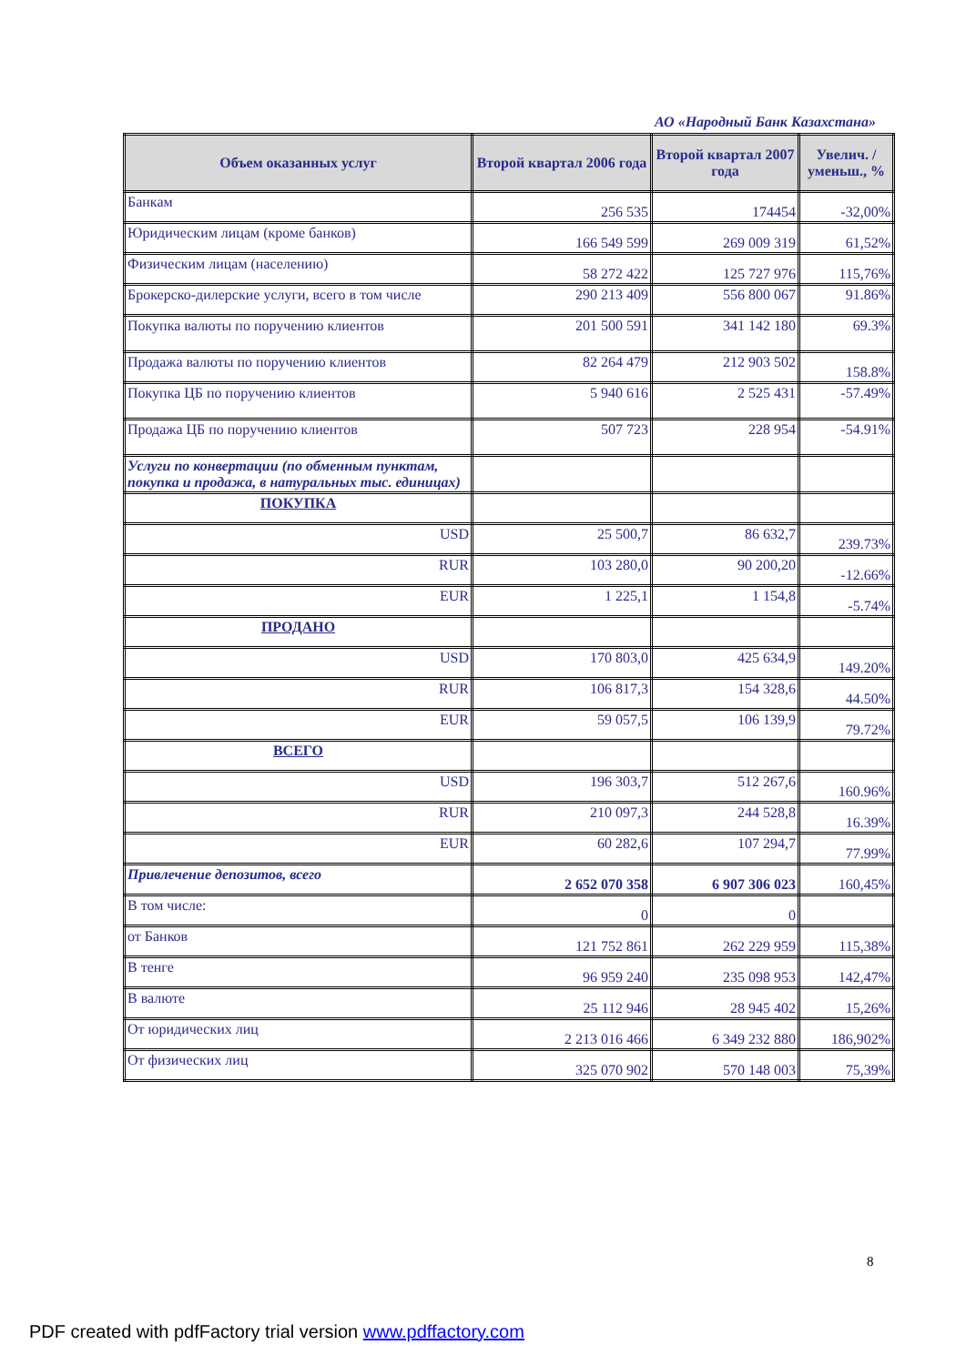АО «Народный Банк Казахстана»
| Объем оказанных услуг | Второй квартал 2006 года | Второй квартал 2007 года | Увелич. / уменьш., % |
| --- | --- | --- | --- |
| Банкам | 256 535 | 174454 | -32,00% |
| Юридическим лицам (кроме банков) | 166 549 599 | 269 009 319 | 61,52% |
| Физическим лицам (населению) | 58 272 422 | 125 727 976 | 115,76% |
| Брокерско-дилерские услуги, всего в том числе | 290 213 409 | 556 800 067 | 91.86% |
| Покупка валюты по поручению клиентов | 201 500 591 | 341 142 180 | 69.3% |
| Продажа валюты по поручению клиентов | 82 264 479 | 212 903 502 | 158.8% |
| Покупка ЦБ по поручению клиентов | 5 940 616 | 2 525 431 | -57.49% |
| Продажа ЦБ по поручению клиентов | 507 723 | 228 954 | -54.91% |
| Услуги по конвертации (по обменным пунктам, покупка и продажа, в натуральных тыс. единицах) | | | |
| ПОКУПКА | | | |
| USD | 25 500,7 | 86 632,7 | 239.73% |
| RUR | 103 280,0 | 90 200,20 | -12.66% |
| EUR | 1 225,1 | 1 154,8 | -5.74% |
| ПРОДАНО | | | |
| USD | 170 803,0 | 425 634,9 | 149.20% |
| RUR | 106 817,3 | 154 328,6 | 44.50% |
| EUR | 59 057,5 | 106 139,9 | 79.72% |
| ВСЕГО | | | |
| USD | 196 303,7 | 512 267,6 | 160.96% |
| RUR | 210 097,3 | 244 528,8 | 16.39% |
| EUR | 60 282,6 | 107 294,7 | 77.99% |
| Привлечение депозитов, всего | 2 652 070 358 | 6 907 306 023 | 160,45% |
| В том числе: | 0 | 0 | |
| от Банков | 121 752 861 | 262 229 959 | 115,38% |
| В тенге | 96 959 240 | 235 098 953 | 142,47% |
| В валюте | 25 112 946 | 28 945 402 | 15,26% |
| От юридических лиц | 2 213 016 466 | 6 349 232 880 | 186,902% |
| От физических лиц | 325 070 902 | 570 148 003 | 75,39% |
8
PDF created with pdfFactory trial version www.pdffactory.com